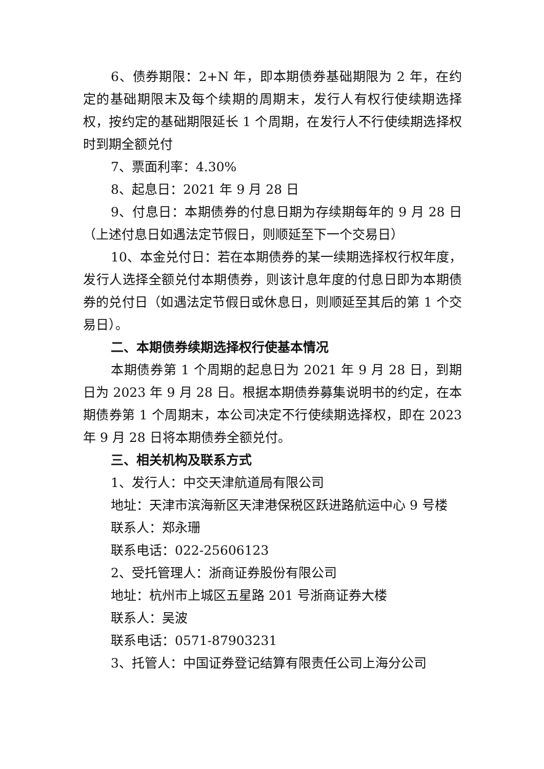6、债券期限：2+N 年，即本期债券基础期限为 2 年，在约定的基础期限末及每个续期的周期末，发行人有权行使续期选择权，按约定的基础期限延长 1 个周期，在发行人不行使续期选择权时到期全额兑付
7、票面利率：4.30%
8、起息日：2021 年 9 月 28 日
9、付息日：本期债券的付息日期为存续期每年的 9 月 28 日（上述付息日如遇法定节假日，则顺延至下一个交易日）
10、本金兑付日：若在本期债券的某一续期选择权行权年度，发行人选择全额兑付本期债券，则该计息年度的付息日即为本期债券的兑付日（如遇法定节假日或休息日，则顺延至其后的第 1 个交易日）。
二、本期债券续期选择权行使基本情况
本期债券第 1 个周期的起息日为 2021 年 9 月 28 日，到期日为 2023 年 9 月 28 日。根据本期债券募集说明书的约定，在本期债券第 1 个周期末，本公司决定不行使续期选择权，即在 2023 年 9 月 28 日将本期债券全额兑付。
三、相关机构及联系方式
1、发行人：中交天津航道局有限公司
地址：天津市滨海新区天津港保税区跃进路航运中心 9 号楼
联系人：郑永珊
联系电话：022-25606123
2、受托管理人：浙商证券股份有限公司
地址：杭州市上城区五星路 201 号浙商证券大楼
联系人：吴波
联系电话：0571-87903231
3、托管人：中国证券登记结算有限责任公司上海分公司